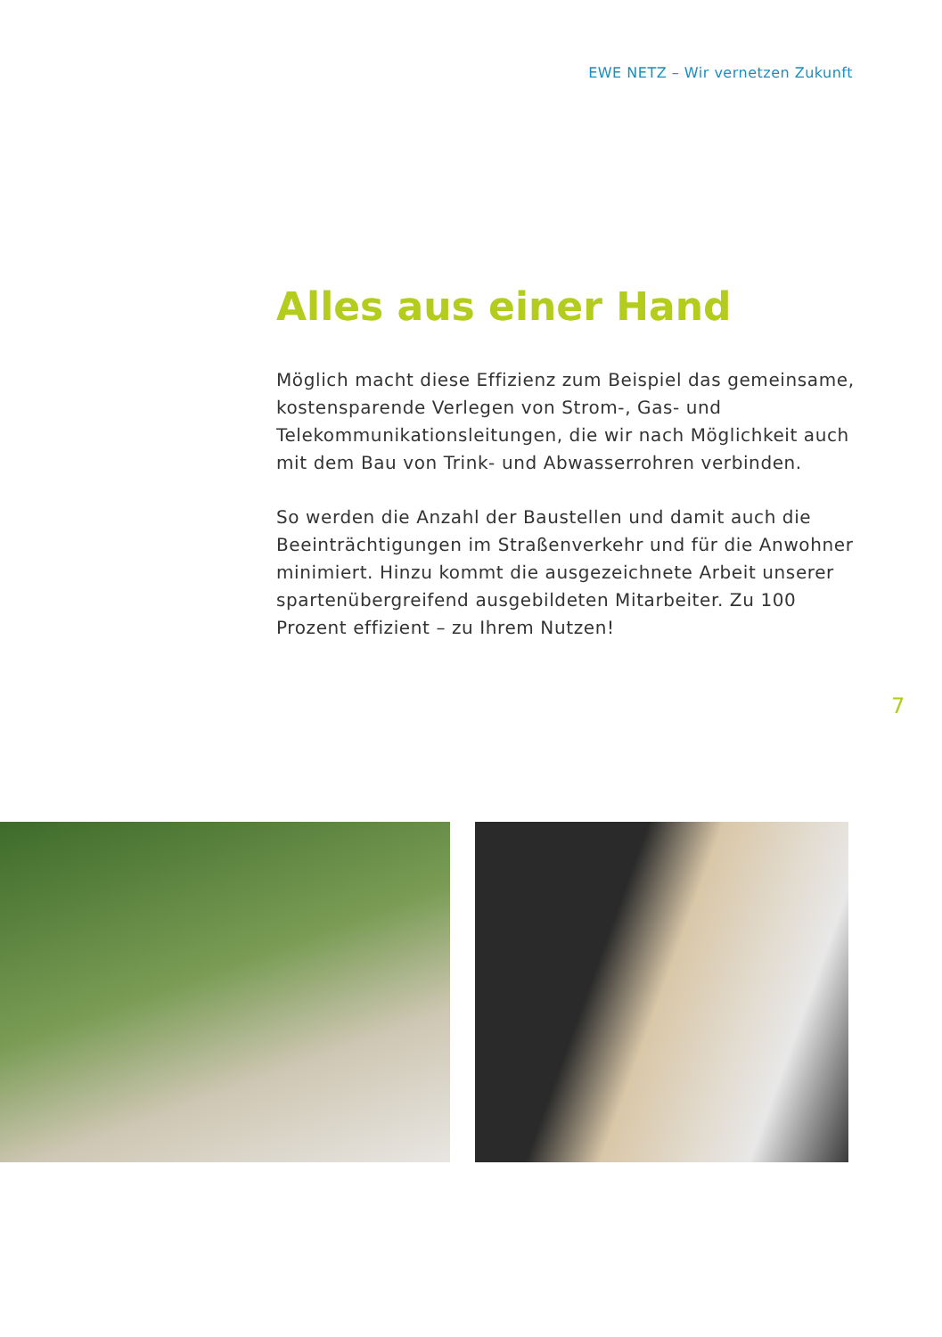EWE NETZ – Wir vernetzen Zukunft
Alles aus einer Hand
Möglich macht diese Effizienz zum Beispiel das gemein­same, kostensparende Verlegen von Strom-, Gas- und Telekommunikationsleitungen, die wir nach Möglichkeit auch mit dem Bau von Trink- und Abwasserrohren verbinden.
So werden die Anzahl der Baustellen und damit auch die Beeinträchtigungen im Straßenverkehr und für die Anwohner minimiert. Hinzu kommt die ausgezeichnete Arbeit unserer spartenübergreifend ausgebildeten Mitarbeiter. Zu 100 Prozent effizient – zu Ihrem Nutzen!
7